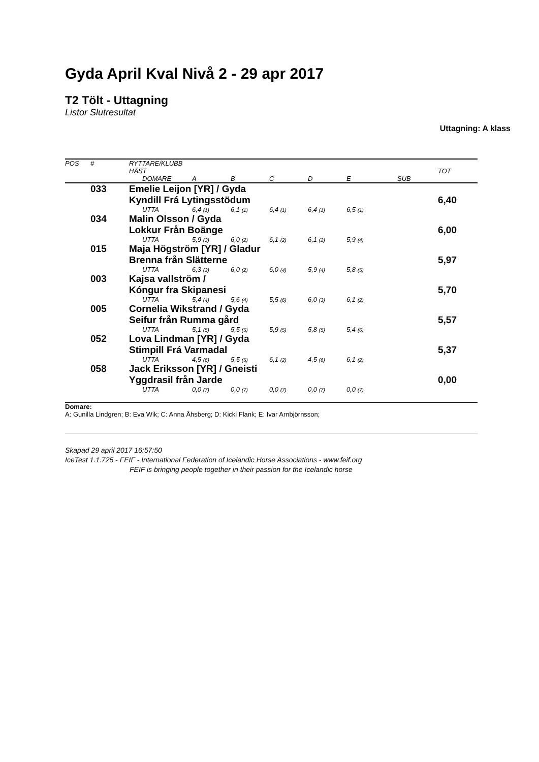Gyda April Kval Nivå 2 - 29 apr 2017
T2 Tölt - Uttagning
Listor Slutresultat
Uttagning: A klass
| POS | # | RYTTARE/KLUBB | | | | | | | |
| --- | --- | --- | --- | --- | --- | --- | --- | --- | --- |
| | | HÄST | | | | | | | TOT |
| | | DOMARE | A | B | C | D | E | SUB | |
| | 033 | Emelie Leijon [YR] / Gyda | | | | | | | |
| | | Kyndill Frá Lytingsstödum | | | | | | | 6,40 |
| | | UTTA | 6,4 (1) | 6,1 (1) | 6,4 (1) | 6,4 (1) | 6,5 (1) | | |
| | 034 | Malin Olsson / Gyda | | | | | | | |
| | | Lokkur Från Boänge | | | | | | | 6,00 |
| | | UTTA | 5,9 (3) | 6,0 (2) | 6,1 (2) | 6,1 (2) | 5,9 (4) | | |
| | 015 | Maja Högström [YR] / Gladur | | | | | | | |
| | | Brenna från Slätterne | | | | | | | 5,97 |
| | | UTTA | 6,3 (2) | 6,0 (2) | 6,0 (4) | 5,9 (4) | 5,8 (5) | | |
| | 003 | Kajsa vallström / | | | | | | | |
| | | Kóngur fra Skipanesi | | | | | | | 5,70 |
| | | UTTA | 5,4 (4) | 5,6 (4) | 5,5 (6) | 6,0 (3) | 6,1 (2) | | |
| | 005 | Cornelia Wikstrand / Gyda | | | | | | | |
| | | Seifur från Rumma gård | | | | | | | 5,57 |
| | | UTTA | 5,1 (5) | 5,5 (5) | 5,9 (5) | 5,8 (5) | 5,4 (6) | | |
| | 052 | Lova Lindman [YR] / Gyda | | | | | | | |
| | | Stimpill Frá Varmadal | | | | | | | 5,37 |
| | | UTTA | 4,5 (6) | 5,5 (5) | 6,1 (2) | 4,5 (6) | 6,1 (2) | | |
| | 058 | Jack Eriksson [YR] / Gneisti | | | | | | | |
| | | Yggdrasil från Jarde | | | | | | | 0,00 |
| | | UTTA | 0,0 (7) | 0,0 (7) | 0,0 (7) | 0,0 (7) | 0,0 (7) | | |
Domare:
A: Gunilla Lindgren; B: Eva Wik; C: Anna Åhsberg; D: Kicki Flank; E: Ivar Arnbjörnsson;
Skapad 29 april 2017 16:57:50
IceTest 1.1.725 - FEIF - International Federation of Icelandic Horse Associations - www.feif.org
FEIF is bringing people together in their passion for the Icelandic horse